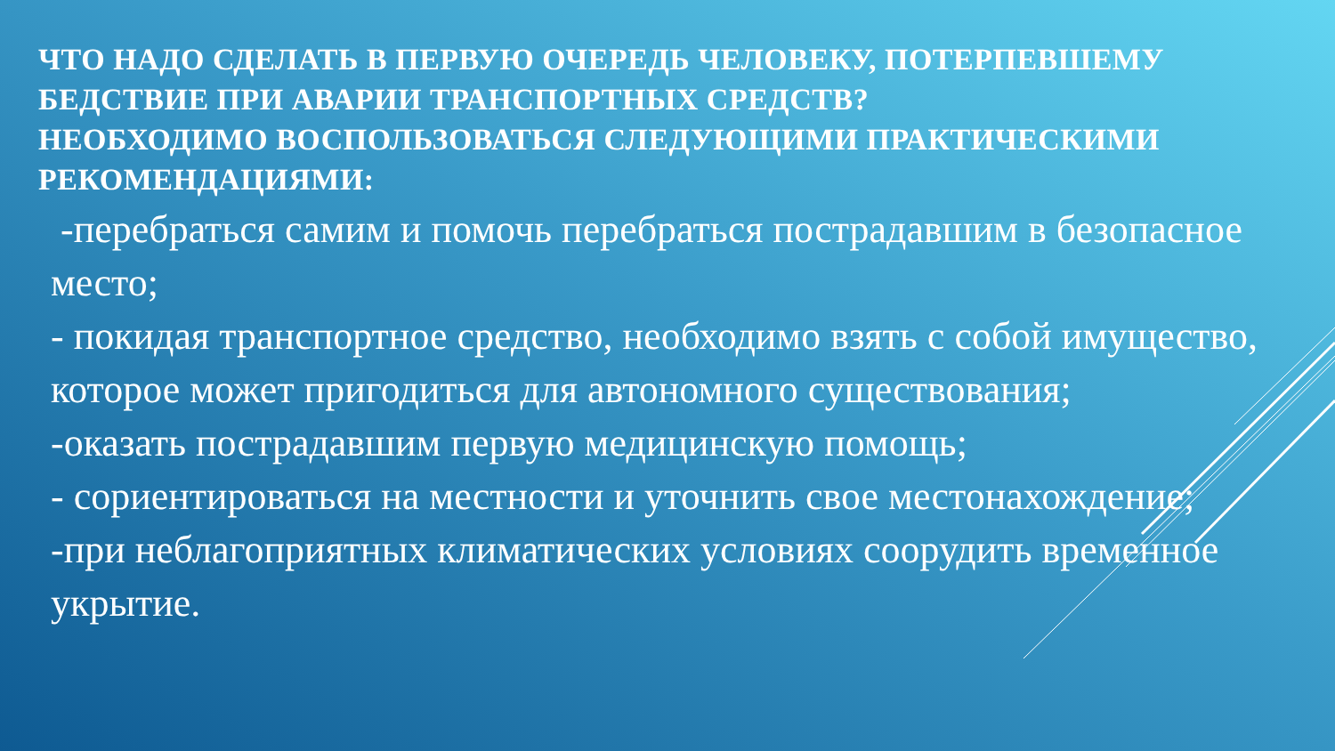ЧТО НАДО СДЕЛАТЬ В ПЕРВУЮ ОЧЕРЕДЬ ЧЕЛОВЕКУ, ПОТЕРПЕВШЕМУ БЕДСТВИЕ ПРИ АВАРИИ ТРАНСПОРТНЫХ СРЕДСТВ?
НЕОБХОДИМО ВОСПОЛЬЗОВАТЬСЯ СЛЕДУЮЩИМИ ПРАКТИЧЕСКИМИ РЕКОМЕНДАЦИЯМИ:
-перебраться самим и помочь перебраться пострадавшим в безопасное место;
- покидая транспортное средство, необходимо взять с собой имущество, которое может пригодиться для автономного существования;
-оказать пострадавшим первую медицинскую помощь;
- сориентироваться на местности и уточнить свое местонахождение;
-при неблагоприятных климатических условиях соорудить временное укрытие.